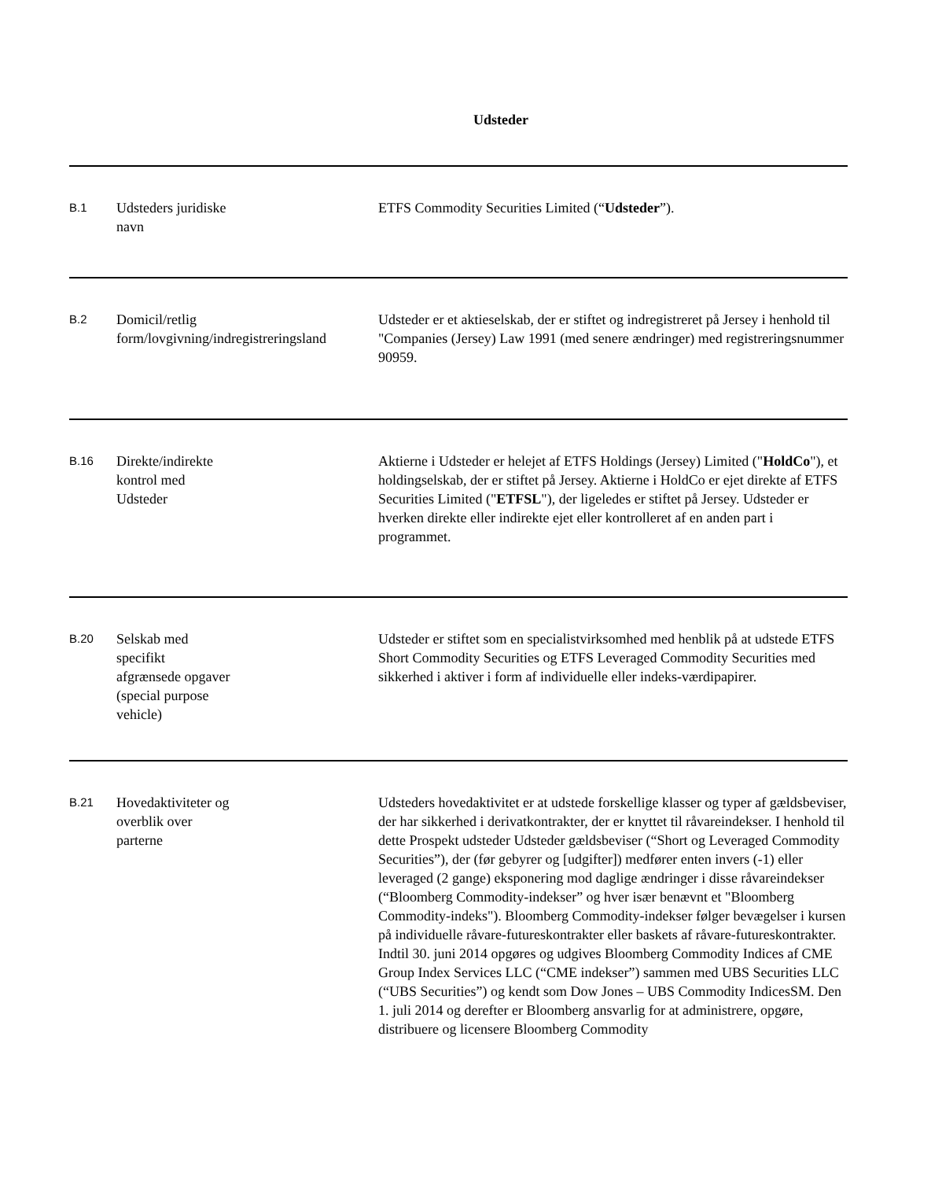Udsteder
| B.1 | Udsteders juridiske navn | ETFS Commodity Securities Limited (“ Udsteder ”). |
| B.2 | Domicil/retlig form/lovgivning/indregistreringsland | Udsteder er et aktieselskab, der er stiftet og indregistreret på Jersey i henhold til "Companies (Jersey) Law 1991 (med senere ændringer) med registreringsnummer 90959. |
| B.16 | Direkte/indirekte kontrol med Udsteder | Aktierne i Udsteder er helejet af ETFS Holdings (Jersey) Limited (" HoldCo "), et holdingselskab, der er stiftet på Jersey. Aktierne i HoldCo er ejet direkte af ETFS Securities Limited (" ETFSL "), der ligeledes er stiftet på Jersey. Udsteder er hverken direkte eller indirekte ejet eller kontrolleret af en anden part i programmet. |
| B.20 | Selskab med specifikt afgrænsede opgaver (special purpose vehicle) | Udsteder er stiftet som en specialistvirksomhed med henblik på at udstede ETFS Short Commodity Securities og ETFS Leveraged Commodity Securities med sikkerhed i aktiver i form af individuelle eller indeks-værdipapirer. |
| B.21 | Hovedaktiviteter og overblik over parterne | Udsteders hovedaktivitet er at udstede forskellige klasser og typer af gældsbeviser, der har sikkerhed i derivatkontrakter, der er knyttet til råvareindekser. I henhold til dette Prospekt udsteder Udsteder gældsbeviser (“Short og Leveraged Commodity Securities”), der (før gebyrer og [udgifter]) medfører enten invers (-1) eller leveraged (2 gange) eksponering mod daglige ændringer i disse råvareindekser (“Bloomberg Commodity-indekser” og hver især benævnt et "Bloomberg Commodity-indeks"). Bloomberg Commodity-indekser følger bevægelser i kursen på individuelle råvare-futureskontrakter eller baskets af råvare-futureskontrakter. Indtil 30. juni 2014 opgøres og udgives Bloomberg Commodity Indices af CME Group Index Services LLC (“CME indekser”) sammen med UBS Securities LLC (“UBS Securities”) og kendt som Dow Jones – UBS Commodity IndicesSM. Den 1. juli 2014 og derefter er Bloomberg ansvarlig for at administrere, opgøre, distribuere og licensere Bloomberg Commodity |